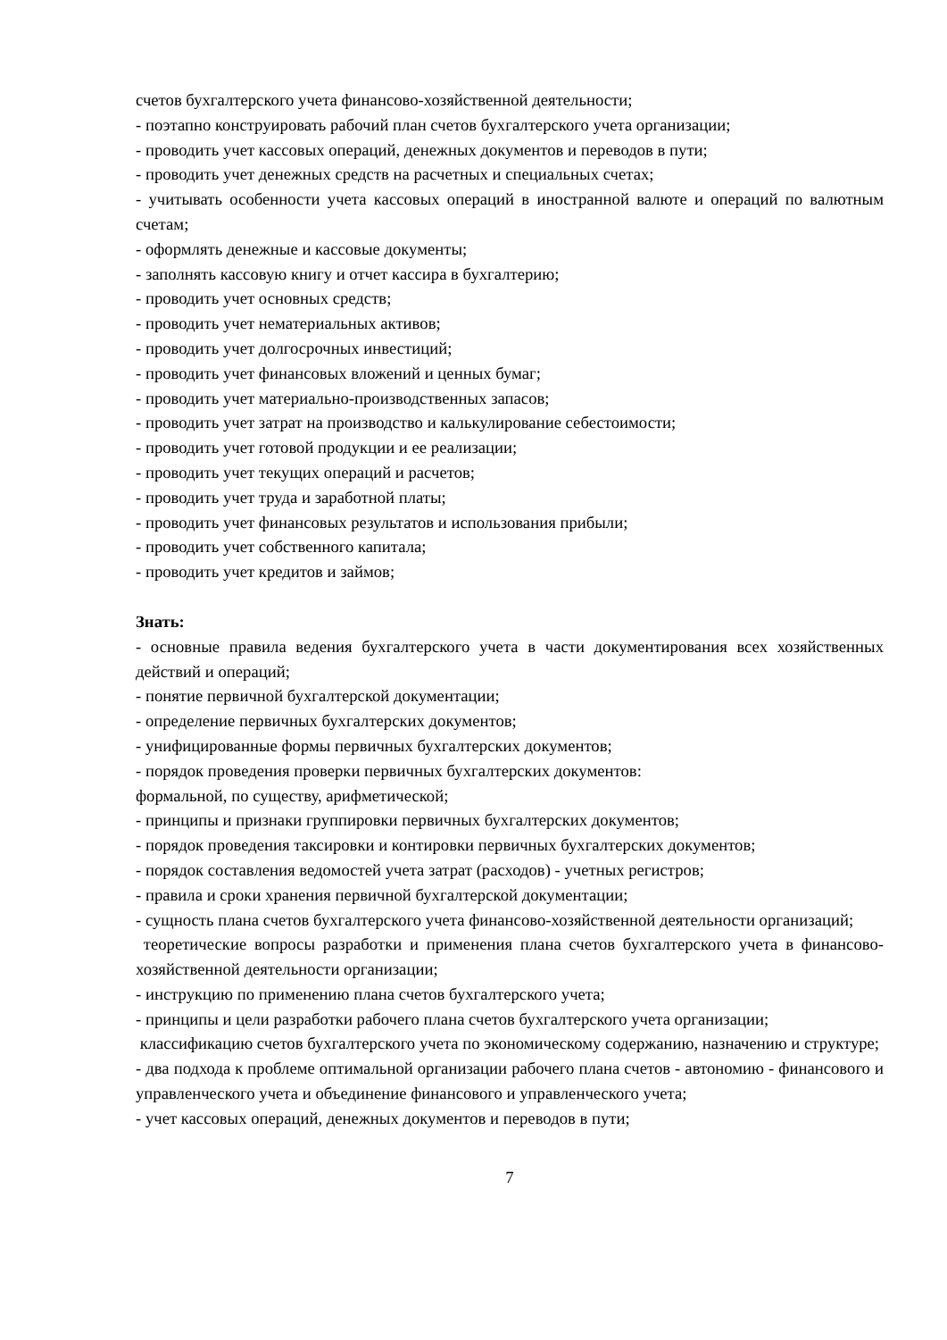счетов бухгалтерского учета финансово-хозяйственной деятельности;
- поэтапно конструировать рабочий план счетов бухгалтерского учета организации;
- проводить учет кассовых операций, денежных документов и переводов в пути;
- проводить учет денежных средств на расчетных и специальных счетах;
- учитывать особенности учета кассовых операций в иностранной валюте и операций по валютным счетам;
- оформлять денежные и кассовые документы;
- заполнять кассовую книгу и отчет кассира в бухгалтерию;
- проводить учет основных средств;
- проводить учет нематериальных активов;
- проводить учет долгосрочных инвестиций;
- проводить учет финансовых вложений и ценных бумаг;
- проводить учет материально-производственных запасов;
- проводить учет затрат на производство и калькулирование себестоимости;
- проводить учет готовой продукции и ее реализации;
- проводить учет текущих операций и расчетов;
- проводить учет труда и заработной платы;
- проводить учет финансовых результатов и использования прибыли;
- проводить учет собственного капитала;
- проводить учет кредитов и займов;
Знать:
- основные правила ведения бухгалтерского учета в части документирования всех хозяйственных действий и операций;
- понятие первичной бухгалтерской документации;
- определение первичных бухгалтерских документов;
- унифицированные формы первичных бухгалтерских документов;
- порядок проведения проверки первичных бухгалтерских документов:
формальной, по существу, арифметической;
- принципы и признаки группировки первичных бухгалтерских документов;
- порядок проведения таксировки и контировки первичных бухгалтерских документов;
- порядок составления ведомостей учета затрат (расходов) - учетных регистров;
- правила и сроки хранения первичной бухгалтерской документации;
- сущность плана счетов бухгалтерского учета финансово-хозяйственной деятельности организаций;
теоретические вопросы разработки и применения плана счетов бухгалтерского учета в финансово-хозяйственной деятельности организации;
- инструкцию по применению плана счетов бухгалтерского учета;
- принципы и цели разработки рабочего плана счетов бухгалтерского учета организации;
классификацию счетов бухгалтерского учета по экономическому содержанию, назначению и структуре;
- два подхода к проблеме оптимальной организации рабочего плана счетов - автономию - финансового и управленческого учета и объединение финансового и управленческого учета;
- учет кассовых операций, денежных документов и переводов в пути;
7